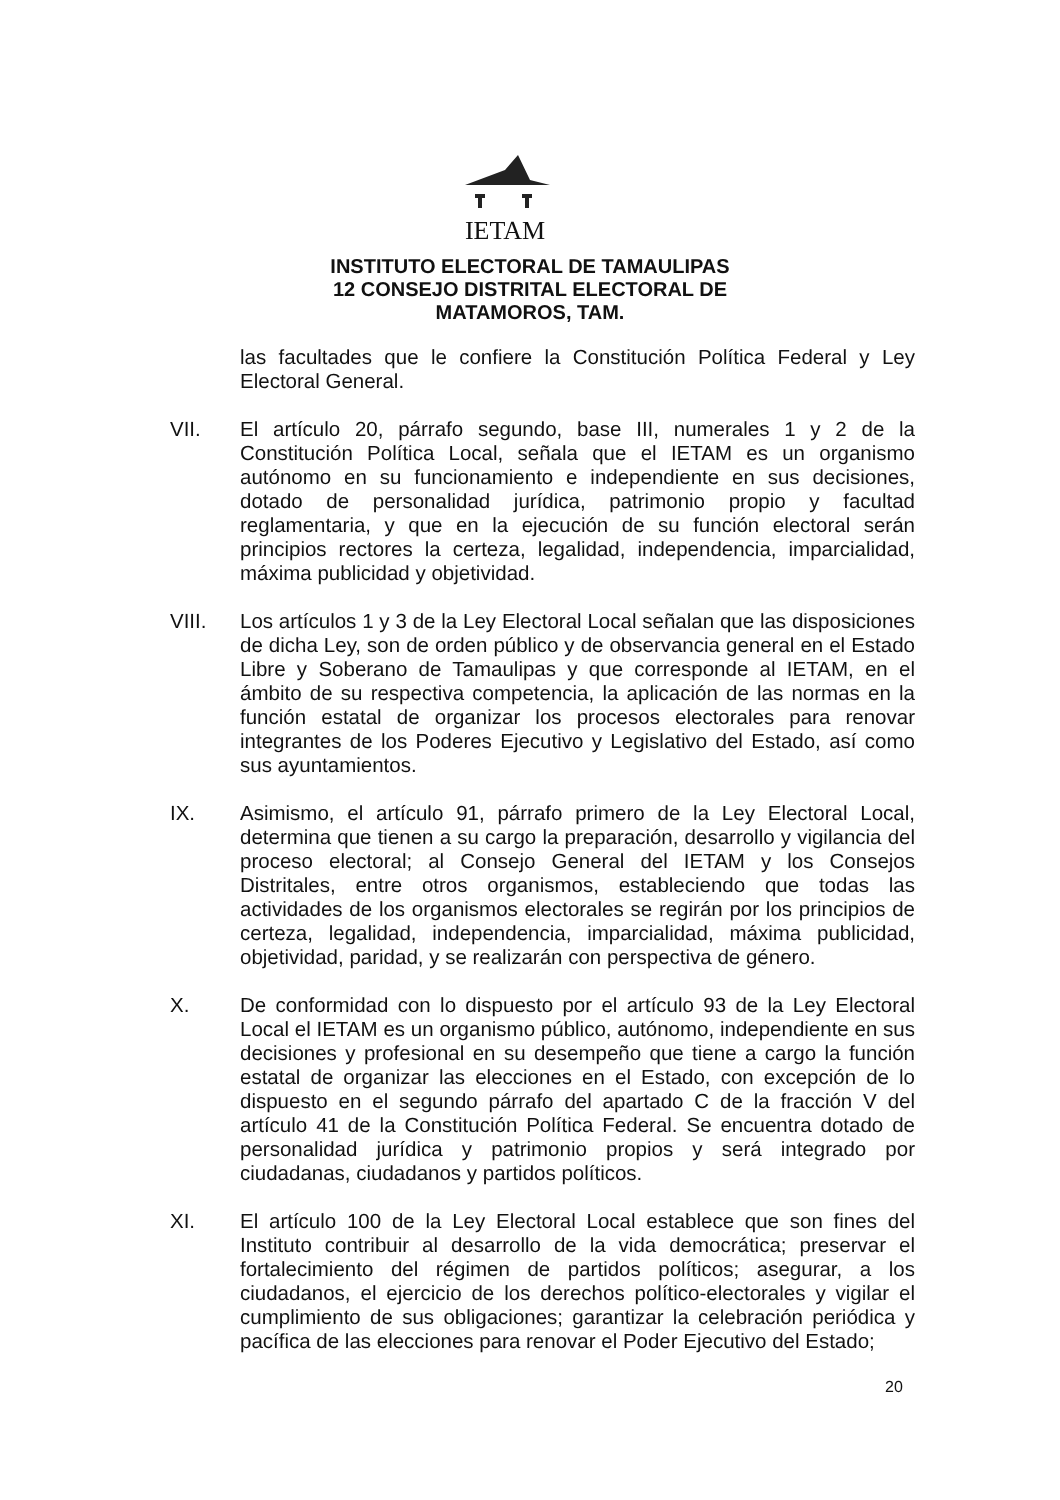IETAM
INSTITUTO ELECTORAL DE TAMAULIPAS
12 CONSEJO DISTRITAL ELECTORAL DE
MATAMOROS, TAM.
las facultades que le confiere la Constitución Política Federal y Ley Electoral General.
VII. El artículo 20, párrafo segundo, base III, numerales 1 y 2 de la Constitución Política Local, señala que el IETAM es un organismo autónomo en su funcionamiento e independiente en sus decisiones, dotado de personalidad jurídica, patrimonio propio y facultad reglamentaria, y que en la ejecución de su función electoral serán principios rectores la certeza, legalidad, independencia, imparcialidad, máxima publicidad y objetividad.
VIII. Los artículos 1 y 3 de la Ley Electoral Local señalan que las disposiciones de dicha Ley, son de orden público y de observancia general en el Estado Libre y Soberano de Tamaulipas y que corresponde al IETAM, en el ámbito de su respectiva competencia, la aplicación de las normas en la función estatal de organizar los procesos electorales para renovar integrantes de los Poderes Ejecutivo y Legislativo del Estado, así como sus ayuntamientos.
IX. Asimismo, el artículo 91, párrafo primero de la Ley Electoral Local, determina que tienen a su cargo la preparación, desarrollo y vigilancia del proceso electoral; al Consejo General del IETAM y los Consejos Distritales, entre otros organismos, estableciendo que todas las actividades de los organismos electorales se regirán por los principios de certeza, legalidad, independencia, imparcialidad, máxima publicidad, objetividad, paridad, y se realizarán con perspectiva de género.
X. De conformidad con lo dispuesto por el artículo 93 de la Ley Electoral Local el IETAM es un organismo público, autónomo, independiente en sus decisiones y profesional en su desempeño que tiene a cargo la función estatal de organizar las elecciones en el Estado, con excepción de lo dispuesto en el segundo párrafo del apartado C de la fracción V del artículo 41 de la Constitución Política Federal. Se encuentra dotado de personalidad jurídica y patrimonio propios y será integrado por ciudadanas, ciudadanos y partidos políticos.
XI. El artículo 100 de la Ley Electoral Local establece que son fines del Instituto contribuir al desarrollo de la vida democrática; preservar el fortalecimiento del régimen de partidos políticos; asegurar, a los ciudadanos, el ejercicio de los derechos político-electorales y vigilar el cumplimiento de sus obligaciones; garantizar la celebración periódica y pacífica de las elecciones para renovar el Poder Ejecutivo del Estado;
20